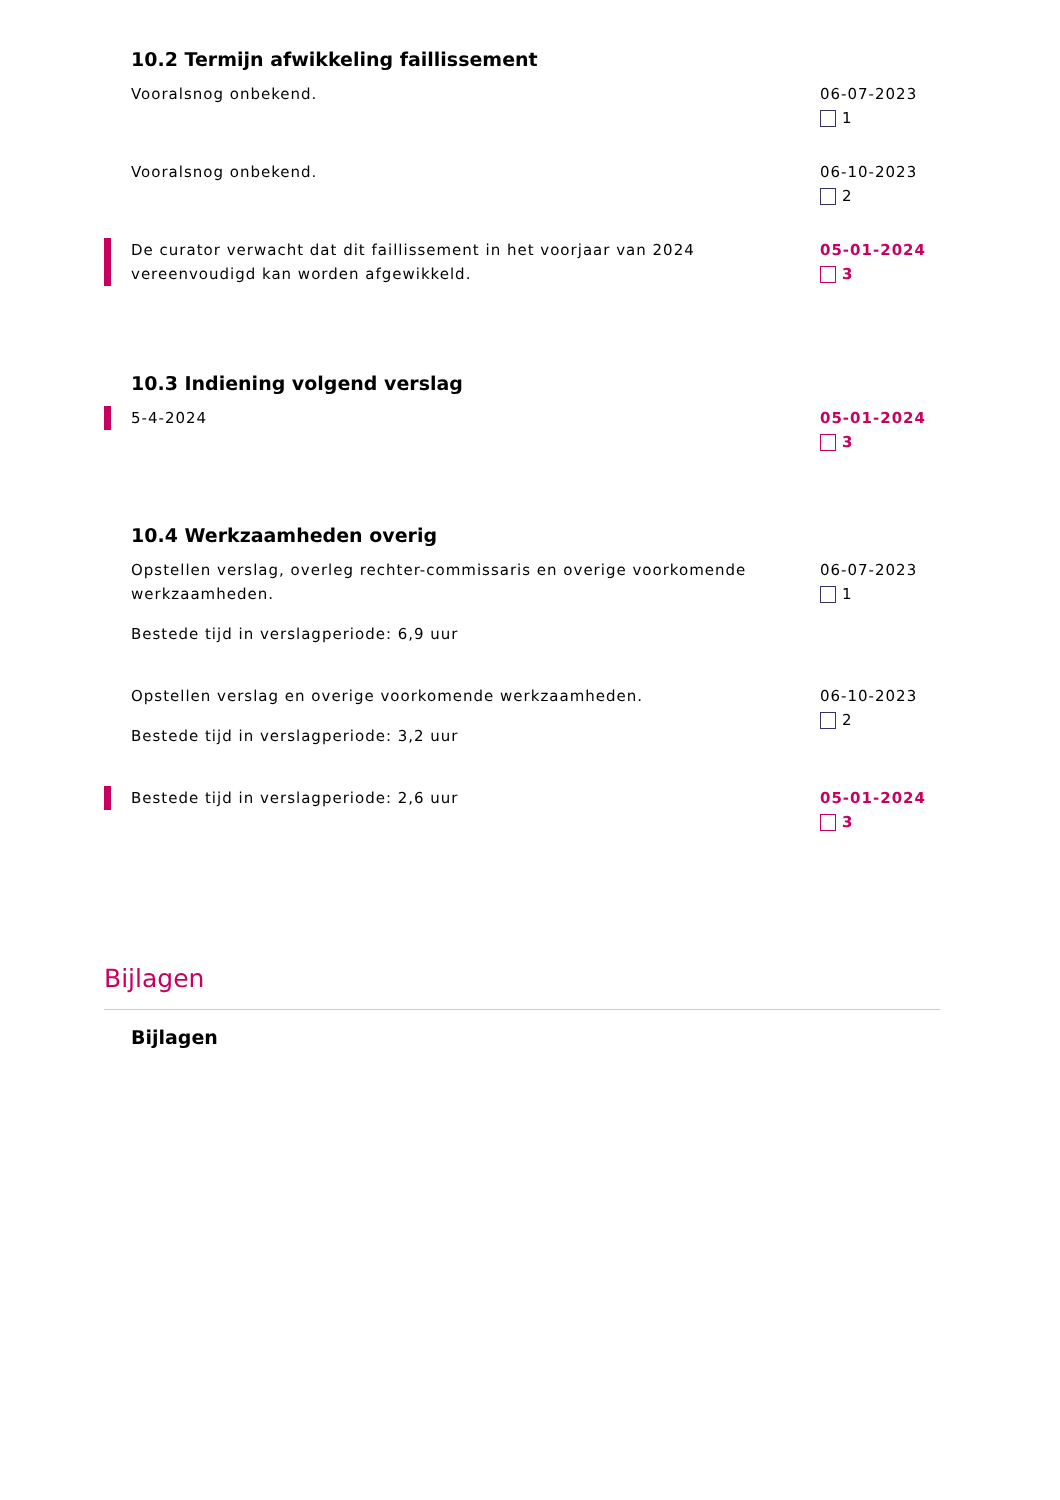10.2 Termijn afwikkeling faillissement
Vooralsnog onbekend. 06-07-2023
1
Vooralsnog onbekend. 06-10-2023
2
De curator verwacht dat dit faillissement in het voorjaar van 2024 vereenvoudigd kan worden afgewikkeld.
05-01-2024
3
10.3 Indiening volgend verslag
5-4-2024 05-01-2024
3
10.4 Werkzaamheden overig
Opstellen verslag, overleg rechter-commissaris en overige voorkomende werkzaamheden.
Bestede tijd in verslagperiode: 6,9 uur
06-07-2023
1
Opstellen verslag en overige voorkomende werkzaamheden.
Bestede tijd in verslagperiode: 3,2 uur
06-10-2023
2
Bestede tijd in verslagperiode: 2,6 uur 05-01-2024
3
Bijlagen
Bijlagen